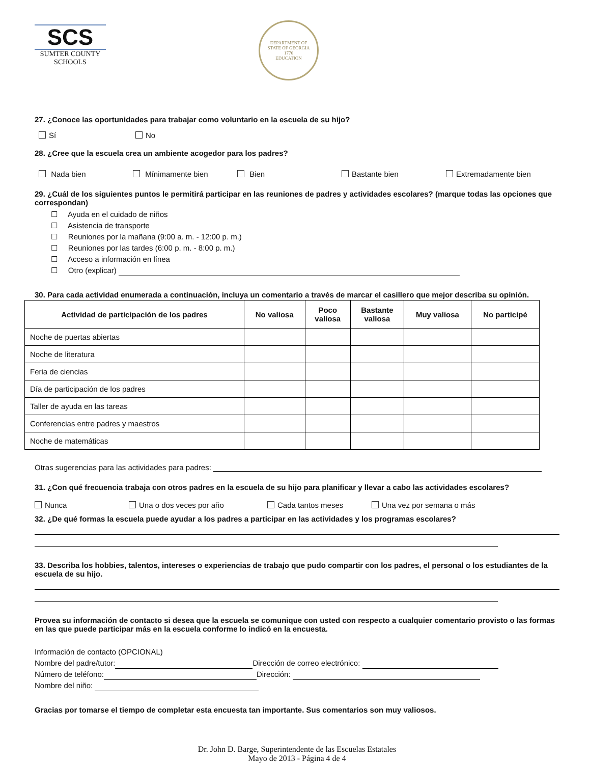SCS
SUMTER COUNTY
SCHOOLS
DEPARTMENT OF
STATE OF GEORGIA
1776
EDUCATION
27. ¿Conoce las oportunidades para trabajar como voluntario en la escuela de su hijo?
Sí No
28. ¿Cree que la escuela crea un ambiente acogedor para los padres?
Nada bien Mínimamente bien Bien Bastante bien Extremadamente bien
29. ¿Cuál de los siguientes puntos le permitirá participar en las reuniones de padres y actividades escolares? (marque todas las opciones que correspondan)
☐ Ayuda en el cuidado de niños
☐ Asistencia de transporte
☐ Reuniones por la mañana (9:00 a. m. - 12:00 p. m.)
☐ Reuniones por las tardes (6:00 p. m. - 8:00 p. m.)
☐ Acceso a información en línea
☐ Otro (explicar)
30. Para cada actividad enumerada a continuación, incluya un comentario a través de marcar el casillero que mejor describa su opinión.
| Actividad de participación de los padres | No valiosa | Poco valiosa | Bastante valiosa | Muy valiosa | No participé |
| --- | --- | --- | --- | --- | --- |
| Noche de puertas abiertas | | | | | |
| Noche de literatura | | | | | |
| Feria de ciencias | | | | | |
| Día de participación de los padres | | | | | |
| Taller de ayuda en las tareas | | | | | |
| Conferencias entre padres y maestros | | | | | |
| Noche de matemáticas | | | | | |
Otras sugerencias para las actividades para padres:
31. ¿Con qué frecuencia trabaja con otros padres en la escuela de su hijo para planificar y llevar a cabo las actividades escolares?
Nunca Una o dos veces por año Cada tantos meses Una vez por semana o más
32. ¿De qué formas la escuela puede ayudar a los padres a participar en las actividades y los programas escolares?
33. Describa los hobbies, talentos, intereses o experiencias de trabajo que pudo compartir con los padres, el personal o los estudiantes de la escuela de su hijo.
Provea su información de contacto si desea que la escuela se comunique con usted con respecto a cualquier comentario provisto o las formas en las que puede participar más en la escuela conforme lo indicó en la encuesta.
Información de contacto (OPCIONAL)
Nombre del padre/tutor: Dirección de correo electrónico:
Número de teléfono: Dirección:
Nombre del niño:
Gracias por tomarse el tiempo de completar esta encuesta tan importante. Sus comentarios son muy valiosos.
Dr. John D. Barge, Superintendente de las Escuelas Estatales
Mayo de 2013 - Página 4 de 4